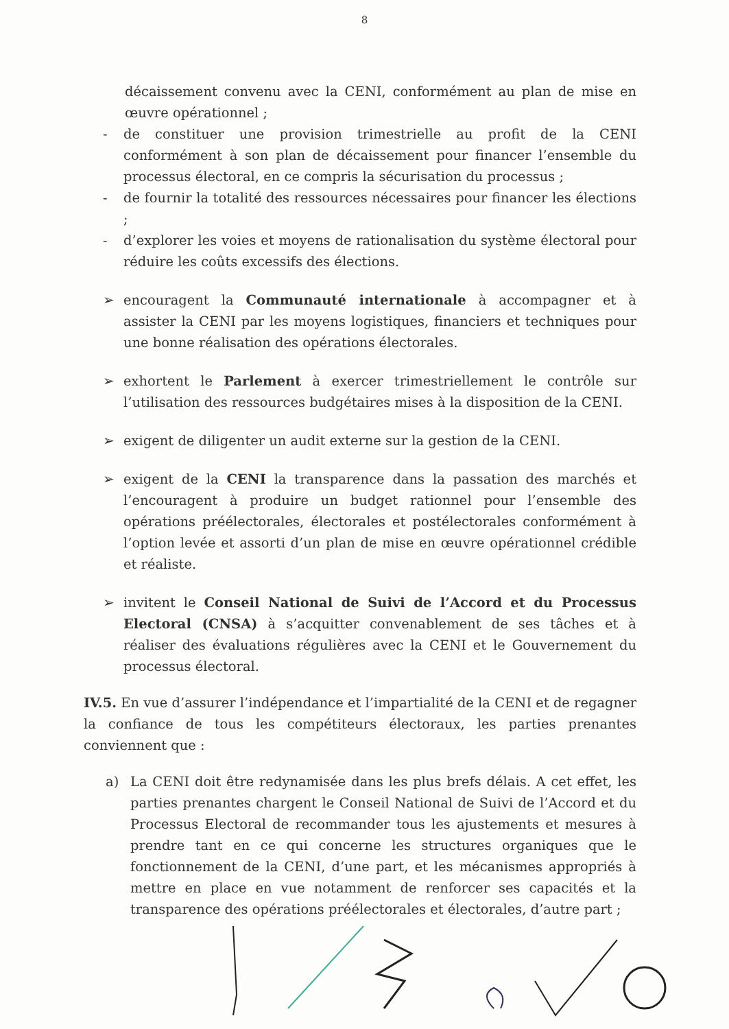8
décaissement convenu avec la CENI, conformément au plan de mise en œuvre opérationnel ;
- de constituer une provision trimestrielle au profit de la CENI conformément à son plan de décaissement pour financer l’ensemble du processus électoral, en ce compris la sécurisation du processus ;
- de fournir la totalité des ressources nécessaires pour financer les élections ;
- d’explorer les voies et moyens de rationalisation du système électoral pour réduire les coûts excessifs des élections.
➢ encouragent la Communauté internationale à accompagner et à assister la CENI par les moyens logistiques, financiers et techniques pour une bonne réalisation des opérations électorales.
➢ exhortent le Parlement à exercer trimestriellement le contrôle sur l’utilisation des ressources budgétaires mises à la disposition de la CENI.
➢ exigent de diligenter un audit externe sur la gestion de la CENI.
➢ exigent de la CENI la transparence dans la passation des marchés et l’encouragent à produire un budget rationnel pour l’ensemble des opérations préélectorales, électorales et postélectorales conformément à l’option levée et assorti d’un plan de mise en œuvre opérationnel crédible et réaliste.
➢ invitent le Conseil National de Suivi de l’Accord et du Processus Electoral (CNSA) à s’acquitter convenablement de ses tâches et à réaliser des évaluations régulières avec la CENI et le Gouvernement du processus électoral.
IV.5. En vue d’assurer l’indépendance et l’impartialité de la CENI et de regagner la confiance de tous les compétiteurs électoraux, les parties prenantes conviennent que :
a) La CENI doit être redynamisée dans les plus brefs délais. A cet effet, les parties prenantes chargent le Conseil National de Suivi de l’Accord et du Processus Electoral de recommander tous les ajustements et mesures à prendre tant en ce qui concerne les structures organiques que le fonctionnement de la CENI, d’une part, et les mécanismes appropriés à mettre en place en vue notamment de renforcer ses capacités et la transparence des opérations préélectorales et électorales, d’autre part ;